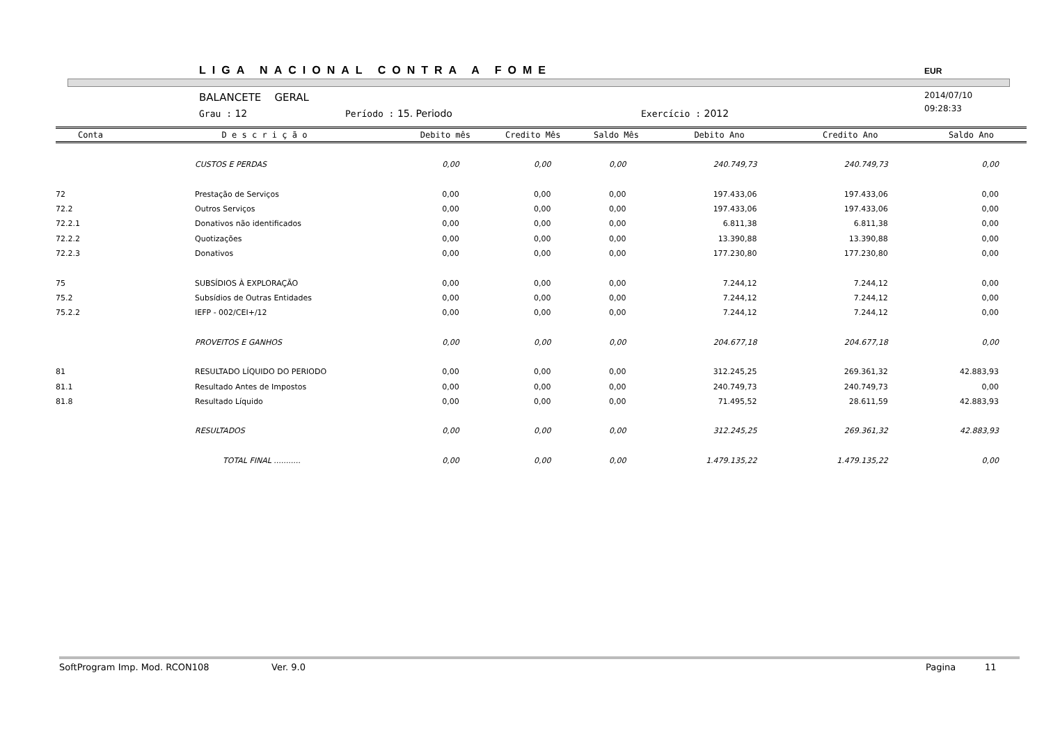LIGA NACIONAL CONTRA A FOME EUR
BALANCETE GERAL
2014/07/10
09:28:33
Grau : 12 Período : 15. Periodo Exercício : 2012
| Conta | D e s c r i ç ã o | Debito mês | Credito Mês | Saldo Mês | Debito Ano | Credito Ano | Saldo Ano |
| --- | --- | --- | --- | --- | --- | --- | --- |
| | CUSTOS E PERDAS | 0,00 | 0,00 | 0,00 | 240.749,73 | 240.749,73 | 0,00 |
| 72 | Prestação de Serviços | 0,00 | 0,00 | 0,00 | 197.433,06 | 197.433,06 | 0,00 |
| 72.2 | Outros Serviços | 0,00 | 0,00 | 0,00 | 197.433,06 | 197.433,06 | 0,00 |
| 72.2.1 | Donativos não identificados | 0,00 | 0,00 | 0,00 | 6.811,38 | 6.811,38 | 0,00 |
| 72.2.2 | Quotizações | 0,00 | 0,00 | 0,00 | 13.390,88 | 13.390,88 | 0,00 |
| 72.2.3 | Donativos | 0,00 | 0,00 | 0,00 | 177.230,80 | 177.230,80 | 0,00 |
| 75 | SUBSÍDIOS À EXPLORAÇÃO | 0,00 | 0,00 | 0,00 | 7.244,12 | 7.244,12 | 0,00 |
| 75.2 | Subsídios de Outras Entidades | 0,00 | 0,00 | 0,00 | 7.244,12 | 7.244,12 | 0,00 |
| 75.2.2 | IEFP - 002/CEI+/12 | 0,00 | 0,00 | 0,00 | 7.244,12 | 7.244,12 | 0,00 |
| | PROVEITOS E GANHOS | 0,00 | 0,00 | 0,00 | 204.677,18 | 204.677,18 | 0,00 |
| 81 | RESULTADO LÍQUIDO DO PERIODO | 0,00 | 0,00 | 0,00 | 312.245,25 | 269.361,32 | 42.883,93 |
| 81.1 | Resultado Antes de Impostos | 0,00 | 0,00 | 0,00 | 240.749,73 | 240.749,73 | 0,00 |
| 81.8 | Resultado Líquido | 0,00 | 0,00 | 0,00 | 71.495,52 | 28.611,59 | 42.883,93 |
| | RESULTADOS | 0,00 | 0,00 | 0,00 | 312.245,25 | 269.361,32 | 42.883,93 |
| | TOTAL FINAL ........... | 0,00 | 0,00 | 0,00 | 1.479.135,22 | 1.479.135,22 | 0,00 |
SoftProgram Imp. Mod. RCON108 Ver. 9.0 Pagina 11